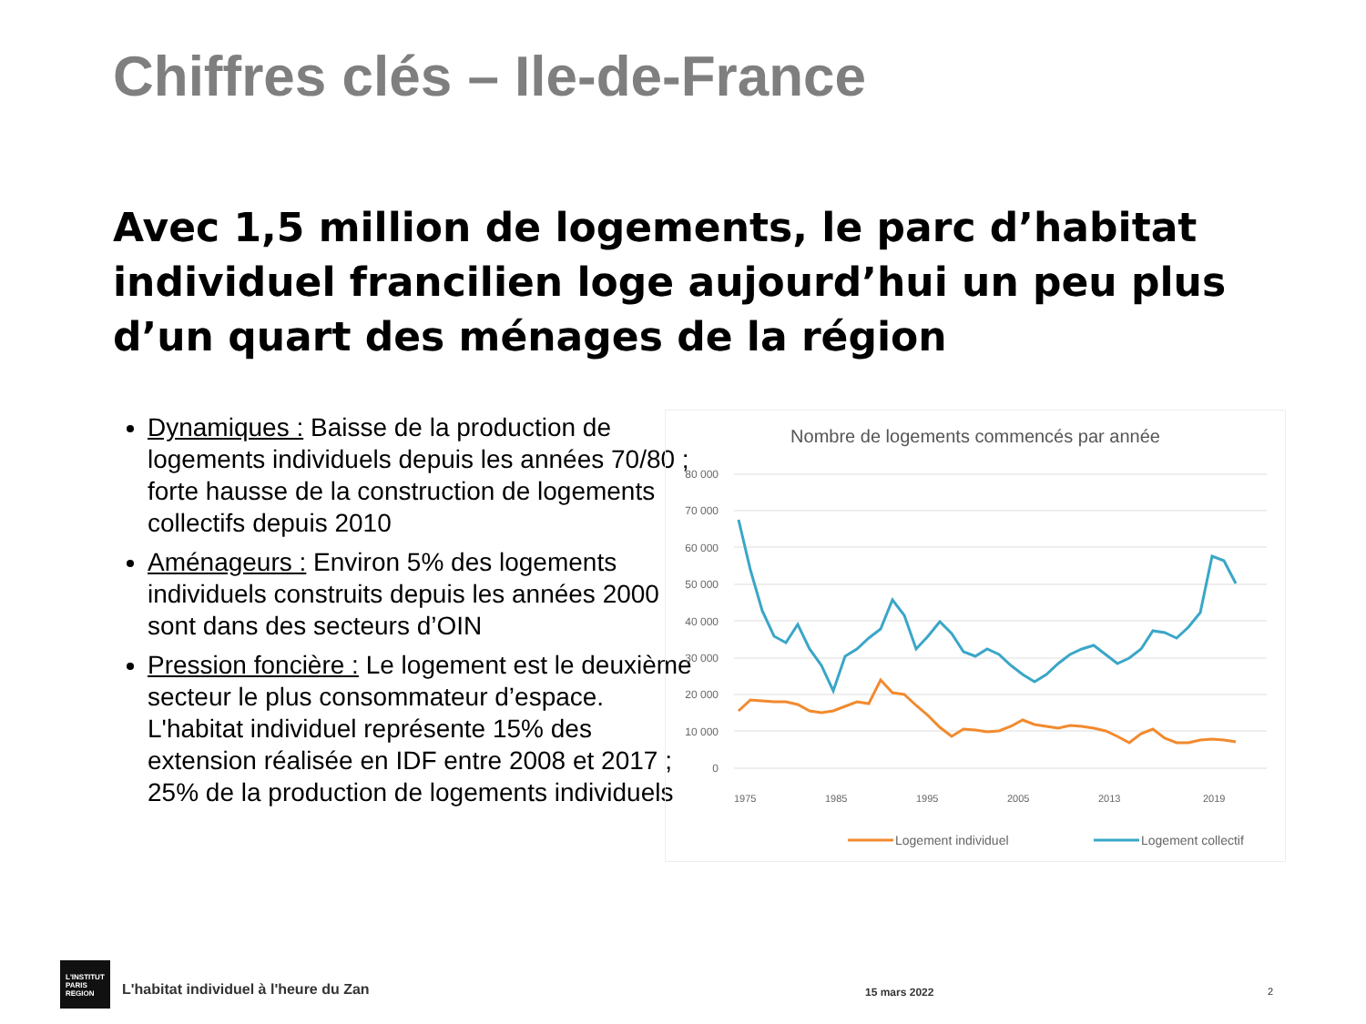Chiffres clés – Ile-de-France
Avec 1,5 million de logements, le parc d’habitat individuel francilien loge aujourd’hui un peu plus d’un quart des ménages de la région
Dynamiques : Baisse de la production de logements individuels depuis les années 70/80 ; forte hausse de la construction de logements collectifs depuis 2010
Aménageurs : Environ 5% des logements individuels construits depuis les années 2000 sont dans des secteurs d’OIN
Pression foncière : Le logement est le deuxième secteur le plus consommateur d’espace. L'habitat individuel représente 15% des extension réalisée en IDF entre 2008 et 2017 ; 25% de la production de logements individuels
Nombre de logements commencés par année
80 000
70 000
60 000
50 000
40 000
30 000
20 000
10 000
0
1975
1985
1995
2005
2013
2019
Logement individuel
Logement collectif
L'INSTITUT
PARIS
REGION
L'habitat individuel à l'heure du Zan
15 mars 2022 2